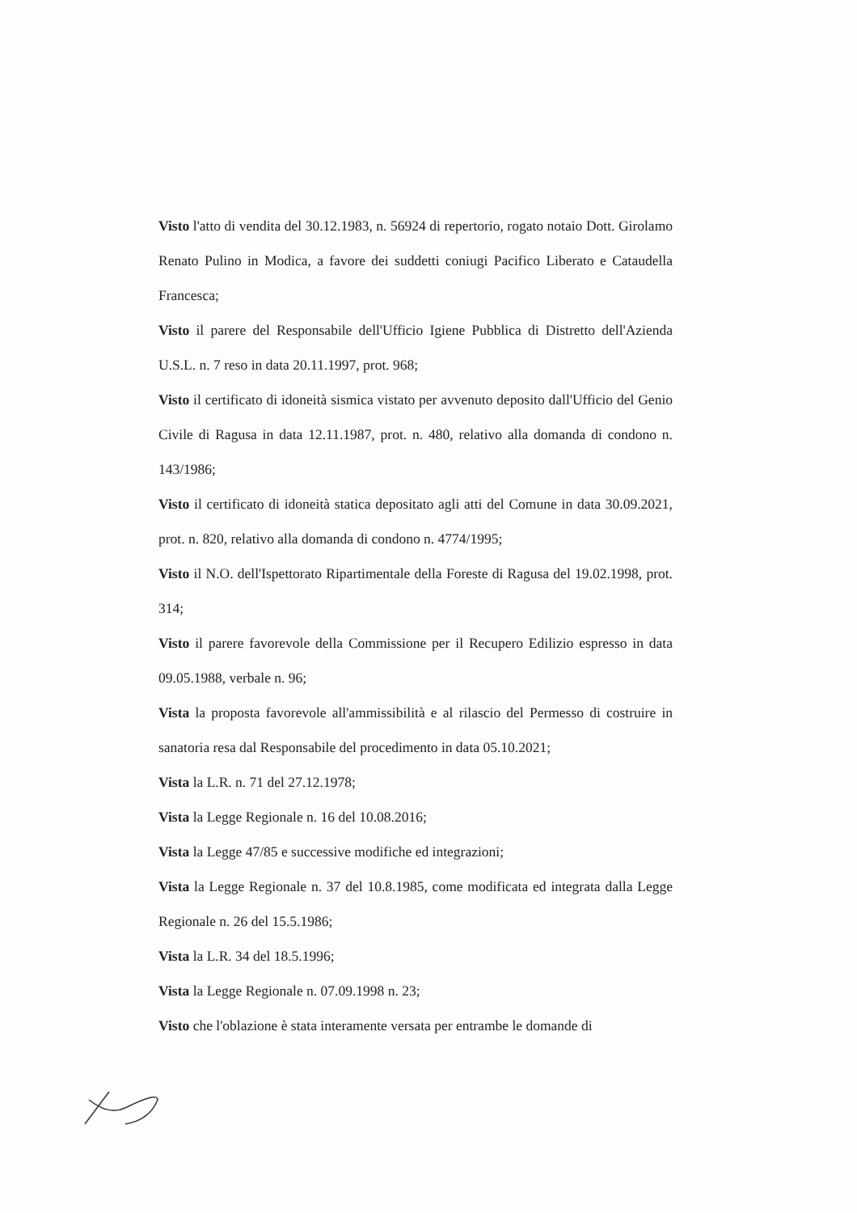Visto l'atto di vendita del 30.12.1983, n. 56924 di repertorio, rogato notaio Dott. Girolamo Renato Pulino in Modica, a favore dei suddetti coniugi Pacifico Liberato e Cataudella Francesca;
Visto il parere del Responsabile dell'Ufficio Igiene Pubblica di Distretto dell'Azienda U.S.L. n. 7 reso in data 20.11.1997, prot. 968;
Visto il certificato di idoneità sismica vistato per avvenuto deposito dall'Ufficio del Genio Civile di Ragusa in data 12.11.1987, prot. n. 480, relativo alla domanda di condono n. 143/1986;
Visto il certificato di idoneità statica depositato agli atti del Comune in data 30.09.2021, prot. n. 820, relativo alla domanda di condono n. 4774/1995;
Visto il N.O. dell'Ispettorato Ripartimentale della Foreste di Ragusa del 19.02.1998, prot. 314;
Visto il parere favorevole della Commissione per il Recupero Edilizio espresso in data 09.05.1988, verbale n. 96;
Vista la proposta favorevole all'ammissibilità e al rilascio del Permesso di costruire in sanatoria resa dal Responsabile del procedimento in data 05.10.2021;
Vista la L.R. n. 71 del 27.12.1978;
Vista la Legge Regionale n. 16 del 10.08.2016;
Vista la Legge 47/85 e successive modifiche ed integrazioni;
Vista la Legge Regionale n. 37 del 10.8.1985, come modificata ed integrata dalla Legge Regionale n. 26 del 15.5.1986;
Vista la L.R. 34 del 18.5.1996;
Vista la Legge Regionale n. 07.09.1998 n. 23;
Visto che l'oblazione è stata interamente versata per entrambe le domande di